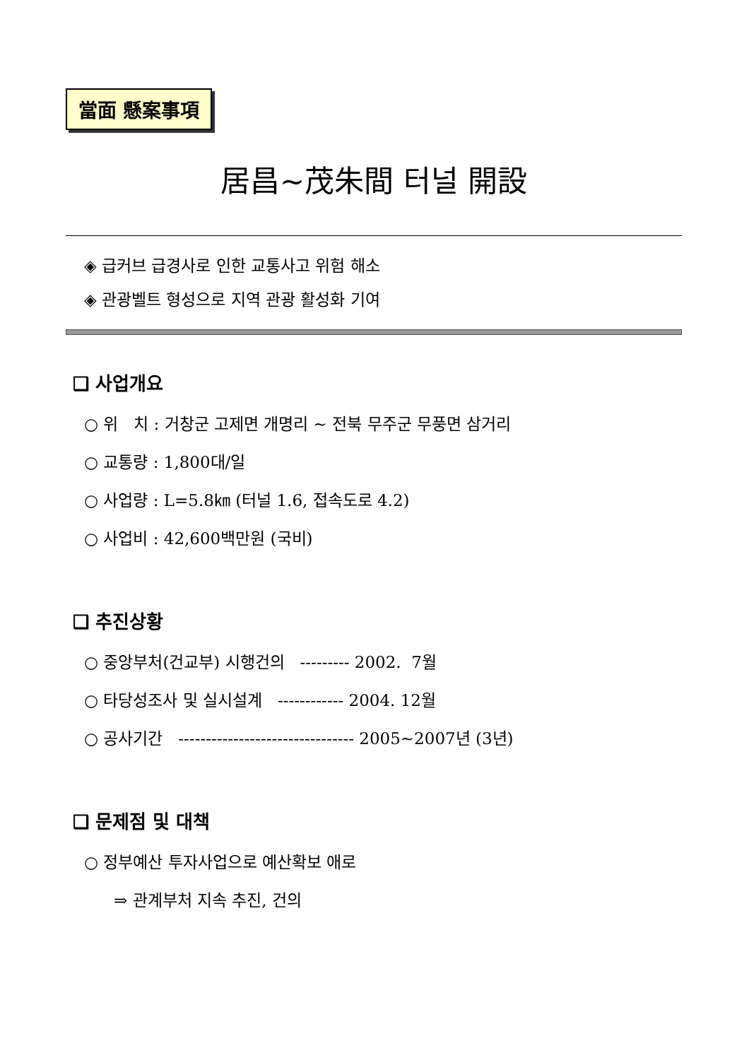當面 懸案事項
居昌~茂朱間 터널 開設
◈ 급커브 급경사로 인한 교통사고 위험 해소
◈ 관광벨트 형성으로 지역 관광 활성화 기여
❑ 사업개요
○ 위 치 : 거창군 고제면 개명리 ~ 전북 무주군 무풍면 삼거리
○ 교통량 : 1,800대/일
○ 사업량 : L=5.8㎞ (터널 1.6, 접속도로 4.2)
○ 사업비 : 42,600백만원 (국비)
❑ 추진상황
○ 중앙부처(건교부) 시행건의 --------- 2002. 7월
○ 타당성조사 및 실시설계 ------------ 2004. 12월
○ 공사기간 -------------------------------- 2005~2007년 (3년)
❑ 문제점 및 대책
○ 정부예산 투자사업으로 예산확보 애로
⇒ 관계부처 지속 추진, 건의